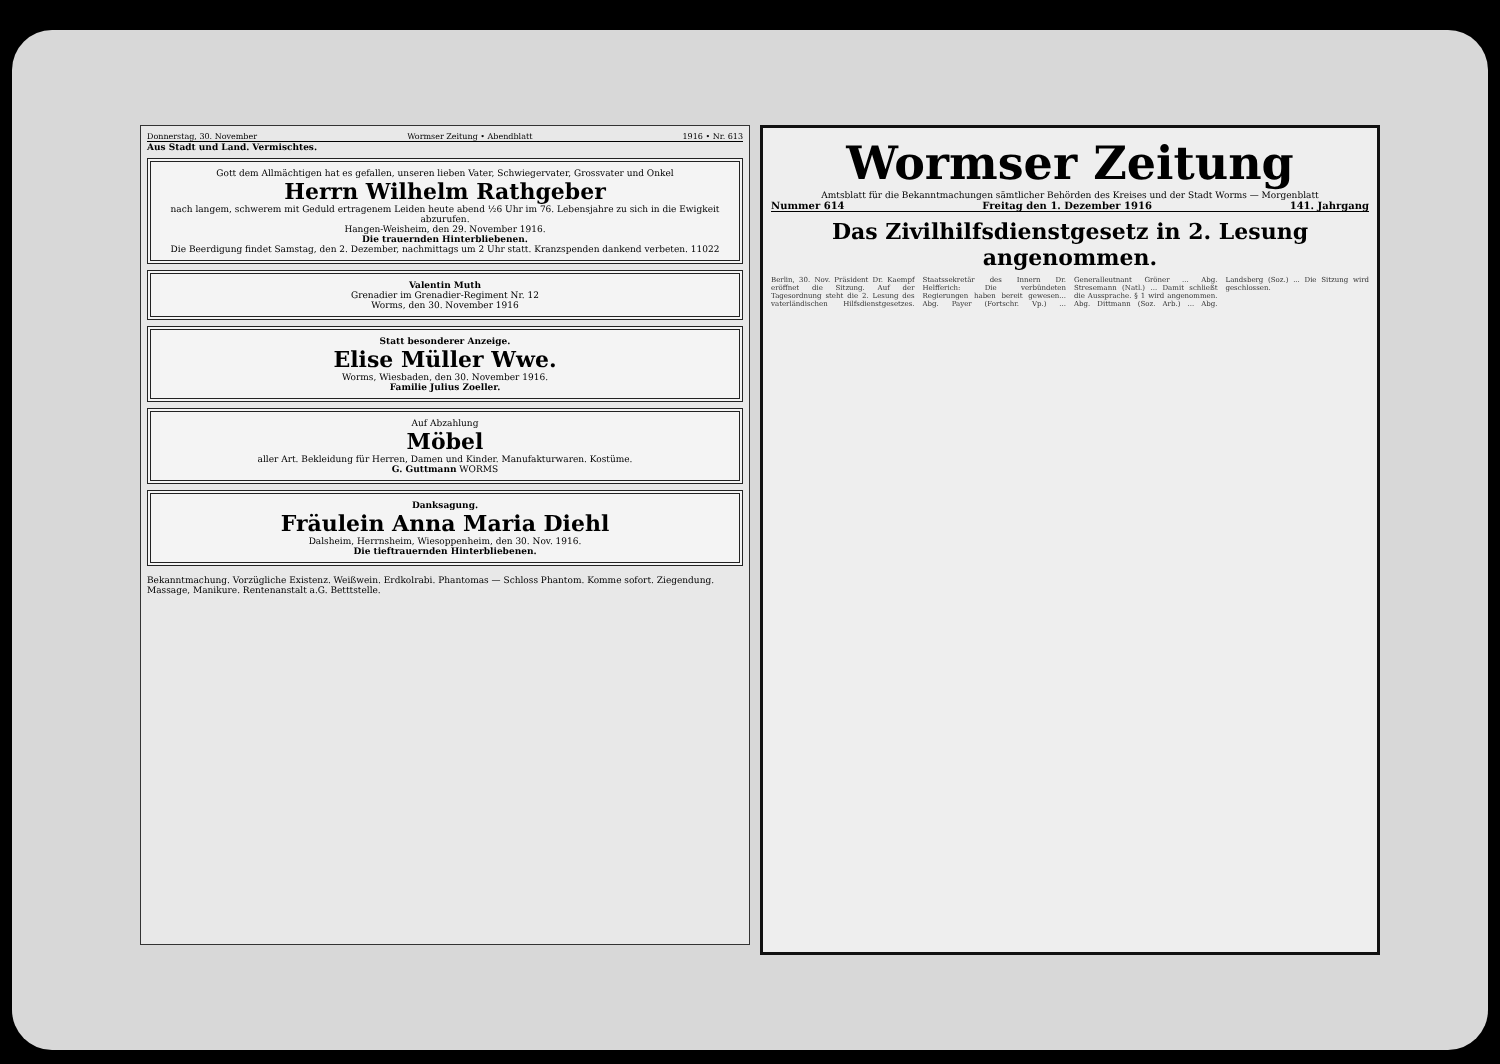Donnerstag, 30. November Wormser Zeitung • Abendblatt 1916 • Nr. 613
Aus Stadt und Land. Vermischtes.
Gott dem Allmächtigen hat es gefallen, unseren lieben Vater, Schwiegervater, Grossvater und Onkel
Herrn Wilhelm Rathgeber
nach langem, schwerem mit Geduld ertragenem Leiden heute abend ½6 Uhr im 76. Lebensjahre zu sich in die Ewigkeit abzurufen.
Hangen-Weisheim, den 29. November 1916.
Die trauernden Hinterbliebenen.
Die Beerdigung findet Samstag, den 2. Dezember, nachmittags um 2 Uhr statt. Kranzspenden dankend verbeten. 11022
Valentin Muth
Grenadier im Grenadier-Regiment Nr. 12
Worms, den 30. November 1916
Statt besonderer Anzeige.
Elise Müller Wwe.
Worms, Wiesbaden, den 30. November 1916.
Familie Julius Zoeller.
Auf Abzahlung
Möbel
aller Art. Bekleidung für Herren, Damen und Kinder. Manufakturwaren. Kostüme.
G. Guttmann WORMS
Danksagung.
Fräulein Anna Maria Diehl
Dalsheim, Herrnsheim, Wiesoppenheim, den 30. Nov. 1916.
Die tieftrauernden Hinterbliebenen.
Bekanntmachung. Vorzügliche Existenz. Weißwein. Erdkolrabi. Phantomas — Schloss Phantom. Komme sofort. Ziegendung. Massage, Manikure. Rentenanstalt a.G. Betttstelle.
Wormser Zeitung
Amtsblatt für die Bekanntmachungen sämtlicher Behörden des Kreises und der Stadt Worms — Morgenblatt
Nummer 614 Freitag den 1. Dezember 1916 141. Jahrgang
Das Zivilhilfsdienstgesetz in 2. Lesung angenommen.
Berlin, 30. Nov. Präsident Dr. Kaempf eröffnet die Sitzung. Auf der Tagesordnung steht die 2. Lesung des vaterländischen Hilfsdienstgesetzes. Staatssekretär des Innern Dr. Helfferich: Die verbündeten Regierungen haben bereit gewesen... Abg. Payer (Fortschr. Vp.) ... Generalleutnant Gröner ... Abg. Stresemann (Natl.) ... Damit schließt die Aussprache. § 1 wird angenommen. Abg. Dittmann (Soz. Arb.) ... Abg. Landsberg (Soz.) ... Die Sitzung wird geschlossen.